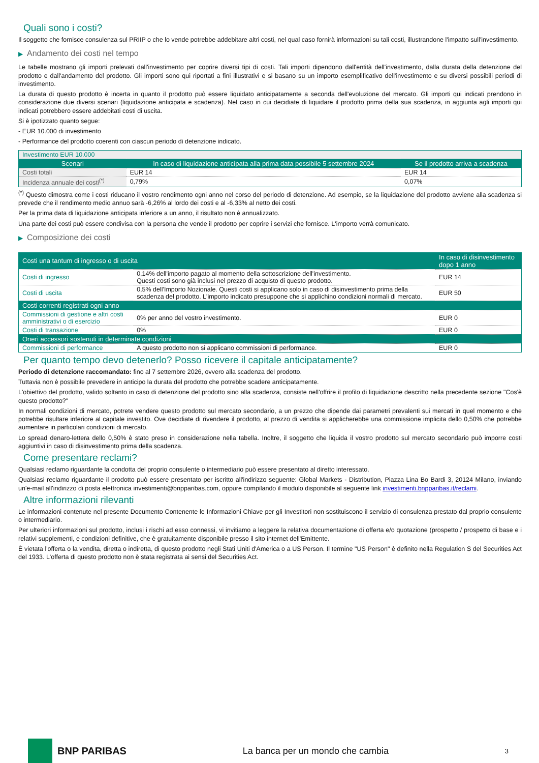Quali sono i costi?
Il soggetto che fornisce consulenza sul PRIIP o che lo vende potrebbe addebitare altri costi, nel qual caso fornirà informazioni su tali costi, illustrandone l'impatto sull'investimento.
▶ Andamento dei costi nel tempo
Le tabelle mostrano gli importi prelevati dall'investimento per coprire diversi tipi di costi. Tali importi dipendono dall'entità dell'investimento, dalla durata della detenzione del prodotto e dall'andamento del prodotto. Gli importi sono qui riportati a fini illustrativi e si basano su un importo esemplificativo dell'investimento e su diversi possibili periodi di investimento.
La durata di questo prodotto è incerta in quanto il prodotto può essere liquidato anticipatamente a seconda dell'evoluzione del mercato. Gli importi qui indicati prendono in considerazione due diversi scenari (liquidazione anticipata e scadenza). Nel caso in cui decidiate di liquidare il prodotto prima della sua scadenza, in aggiunta agli importi qui indicati potrebbero essere addebitati costi di uscita.
Si è ipotizzato quanto segue:
- EUR 10.000 di investimento
- Performance del prodotto coerenti con ciascun periodo di detenzione indicato.
| Investimento EUR 10.000 | | |
| Scenari | In caso di liquidazione anticipata alla prima data possibile 5 settembre 2024 | Se il prodotto arriva a scadenza |
| Costi totali | EUR 14 | EUR 14 |
| Incidenza annuale dei costi<sup>(*)</sup> | 0,79% | 0,07% |
<sup>(*)</sup> Questo dimostra come i costi riducano il vostro rendimento ogni anno nel corso del periodo di detenzione. Ad esempio, se la liquidazione del prodotto avviene alla scadenza si prevede che il rendimento medio annuo sarà -6,26% al lordo dei costi e al -6,33% al netto dei costi.
Per la prima data di liquidazione anticipata inferiore a un anno, il risultato non è annualizzato.
Una parte dei costi può essere condivisa con la persona che vende il prodotto per coprire i servizi che fornisce. L'importo verrà comunicato.
▶ Composizione dei costi
| Costi una tantum di ingresso o di uscita | | In caso di disinvestimento dopo 1 anno |
| --- | --- | --- |
| Costi di ingresso | 0,14% dell'importo pagato al momento della sottoscrizione dell'investimento. Questi costi sono già inclusi nel prezzo di acquisto di questo prodotto. | EUR 14 |
| Costi di uscita | 0,5% dell'Importo Nozionale. Questi costi si applicano solo in caso di disinvestimento prima della scadenza del prodotto. L'importo indicato presuppone che si applichino condizioni normali di mercato. | EUR 50 |
| Costi correnti registrati ogni anno | | |
| Commissioni di gestione e altri costi amministrativi o di esercizio | 0% per anno del vostro investimento. | EUR 0 |
| Costi di transazione | 0% | EUR 0 |
| Oneri accessori sostenuti in determinate condizioni | | |
| Commissioni di performance | A questo prodotto non si applicano commissioni di performance. | EUR 0 |
Per quanto tempo devo detenerlo? Posso ricevere il capitale anticipatamente?
Periodo di detenzione raccomandato: fino al 7 settembre 2026, ovvero alla scadenza del prodotto.
Tuttavia non è possibile prevedere in anticipo la durata del prodotto che potrebbe scadere anticipatamente.
L'obiettivo del prodotto, valido soltanto in caso di detenzione del prodotto sino alla scadenza, consiste nell'offrire il profilo di liquidazione descritto nella precedente sezione "Cos'è questo prodotto?"
In normali condizioni di mercato, potrete vendere questo prodotto sul mercato secondario, a un prezzo che dipende dai parametri prevalenti sui mercati in quel momento e che potrebbe risultare inferiore al capitale investito. Ove decidiate di rivendere il prodotto, al prezzo di vendita si applicherebbe una commissione implicita dello 0,50% che potrebbe aumentare in particolari condizioni di mercato.
Lo spread denaro-lettera dello 0,50% è stato preso in considerazione nella tabella. Inoltre, il soggetto che liquida il vostro prodotto sul mercato secondario può imporre costi aggiuntivi in caso di disinvestimento prima della scadenza.
Come presentare reclami?
Qualsiasi reclamo riguardante la condotta del proprio consulente o intermediario può essere presentato al diretto interessato.
Qualsiasi reclamo riguardante il prodotto può essere presentato per iscritto all'indirizzo seguente: Global Markets - Distribution, Piazza Lina Bo Bardi 3, 20124 Milano, inviando un'e-mail all'indirizzo di posta elettronica investimenti@bnpparibas.com, oppure compilando il modulo disponibile al seguente link investimenti.bnpparibas.it/reclami.
Altre informazioni rilevanti
Le informazioni contenute nel presente Documento Contenente le Informazioni Chiave per gli Investitori non sostituiscono il servizio di consulenza prestato dal proprio consulente o intermediario.
Per ulteriori informazioni sul prodotto, inclusi i rischi ad esso connessi, vi invitiamo a leggere la relativa documentazione di offerta e/o quotazione (prospetto / prospetto di base e i relativi supplementi, e condizioni definitive, che è gratuitamente disponibile presso il sito internet dell'Emittente.
È vietata l'offerta o la vendita, diretta o indiretta, di questo prodotto negli Stati Uniti d'America o a US Person. Il termine "US Person" è definito nella Regulation S del Securities Act del 1933. L'offerta di questo prodotto non è stata registrata ai sensi del Securities Act.
BNP PARIBAS
La banca per un mondo che cambia
3